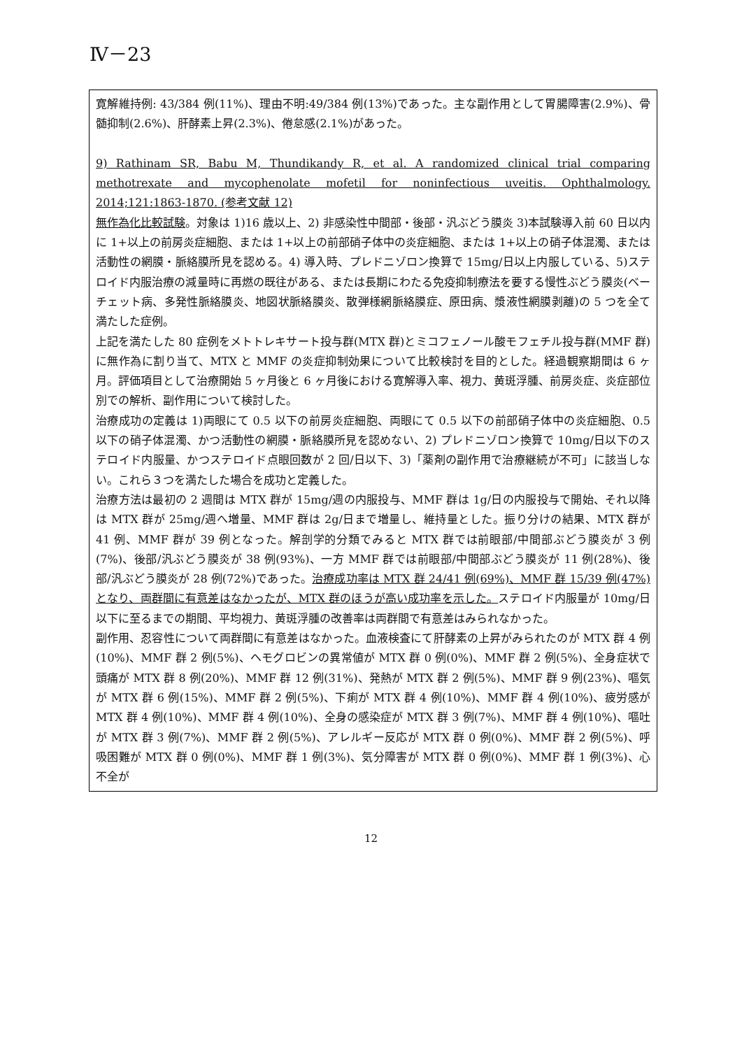Ⅳ－23
寛解維持例: 43/384 例(11%)、理由不明:49/384 例(13%)であった。主な副作用として胃腸障害(2.9%)、骨髄抑制(2.6%)、肝酵素上昇(2.3%)、倦怠感(2.1%)があった。
9) Rathinam SR, Babu M, Thundikandy R, et al. A randomized clinical trial comparing methotrexate and mycophenolate mofetil for noninfectious uveitis. Ophthalmology. 2014;121:1863-1870. (参考文献 12)
無作為化比較試験。対象は 1)16 歳以上、2) 非感染性中間部・後部・汎ぶどう膜炎 3)本試験導入前 60 日以内に 1+以上の前房炎症細胞、または 1+以上の前部硝子体中の炎症細胞、または 1+以上の硝子体混濁、または活動性の網膜・脈絡膜所見を認める。4) 導入時、プレドニゾロン換算で 15mg/日以上内服している、5)ステロイド内服治療の減量時に再燃の既往がある、または長期にわたる免疫抑制療法を要する慢性ぶどう膜炎(ベーチェット病、多発性脈絡膜炎、地図状脈絡膜炎、散弾様網脈絡膜症、原田病、漿液性網膜剥離)の 5 つを全て満たした症例。
上記を満たした 80 症例をメトトレキサート投与群(MTX 群)とミコフェノール酸モフェチル投与群(MMF 群)に無作為に割り当て、MTX と MMF の炎症抑制効果について比較検討を目的とした。経過観察期間は 6 ヶ月。評価項目として治療開始 5 ヶ月後と 6 ヶ月後における寛解導入率、視力、黄斑浮腫、前房炎症、炎症部位別での解析、副作用について検討した。
治療成功の定義は 1)両眼にて 0.5 以下の前房炎症細胞、両眼にて 0.5 以下の前部硝子体中の炎症細胞、0.5 以下の硝子体混濁、かつ活動性の網膜・脈絡膜所見を認めない、2) プレドニゾロン換算で 10mg/日以下のステロイド内服量、かつステロイド点眼回数が 2 回/日以下、3)「薬剤の副作用で治療継続が不可」に該当しない。これら３つを満たした場合を成功と定義した。
治療方法は最初の 2 週間は MTX 群が 15mg/週の内服投与、MMF 群は 1g/日の内服投与で開始、それ以降は MTX 群が 25mg/週へ増量、MMF 群は 2g/日まで増量し、維持量とした。振り分けの結果、MTX 群が 41 例、MMF 群が 39 例となった。解剖学的分類でみると MTX 群では前眼部/中間部ぶどう膜炎が 3 例(7%)、後部/汎ぶどう膜炎が 38 例(93%)、一方 MMF 群では前眼部/中間部ぶどう膜炎が 11 例(28%)、後部/汎ぶどう膜炎が 28 例(72%)であった。治療成功率は MTX 群 24/41 例(69%)、MMF 群 15/39 例(47%)となり、両群間に有意差はなかったが、MTX 群のほうが高い成功率を示した。ステロイド内服量が 10mg/日以下に至るまでの期間、平均視力、黄斑浮腫の改善率は両群間で有意差はみられなかった。
副作用、忍容性について両群間に有意差はなかった。血液検査にて肝酵素の上昇がみられたのが MTX 群 4 例(10%)、MMF 群 2 例(5%)、ヘモグロビンの異常値が MTX 群 0 例(0%)、MMF 群 2 例(5%)、全身症状で頭痛が MTX 群 8 例(20%)、MMF 群 12 例(31%)、発熱が MTX 群 2 例(5%)、MMF 群 9 例(23%)、嘔気が MTX 群 6 例(15%)、MMF 群 2 例(5%)、下痢が MTX 群 4 例(10%)、MMF 群 4 例(10%)、疲労感が MTX 群 4 例(10%)、MMF 群 4 例(10%)、全身の感染症が MTX 群 3 例(7%)、MMF 群 4 例(10%)、嘔吐が MTX 群 3 例(7%)、MMF 群 2 例(5%)、アレルギー反応が MTX 群 0 例(0%)、MMF 群 2 例(5%)、呼吸困難が MTX 群 0 例(0%)、MMF 群 1 例(3%)、気分障害が MTX 群 0 例(0%)、MMF 群 1 例(3%)、心不全が
12